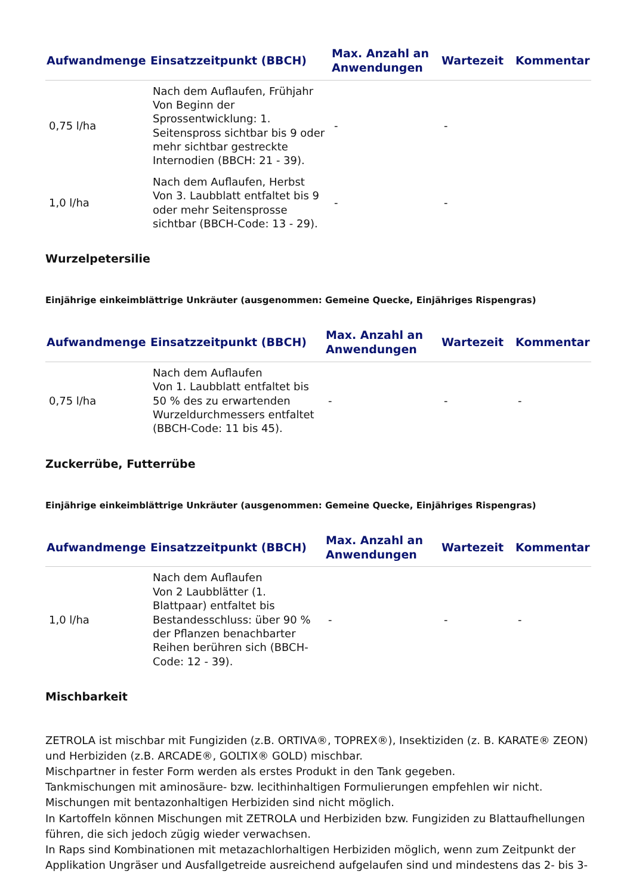| Aufwandmenge | Einsatzzeitpunkt (BBCH) | Max. Anzahl an Anwendungen | Wartezeit | Kommentar |
| --- | --- | --- | --- | --- |
| 0,75 l/ha | Nach dem Auflaufen, Frühjahr Von Beginn der Sprossentwicklung: 1. Seitenspross sichtbar bis 9 oder mehr sichtbar gestreckte Internodien (BBCH: 21 - 39). | - | - | |
| 1,0 l/ha | Nach dem Auflaufen, Herbst Von 3. Laubblatt entfaltet bis 9 oder mehr Seitensprosse sichtbar (BBCH-Code: 13 - 29). | - | - | |
Wurzelpetersilie
Einjährige einkeimblättrige Unkräuter (ausgenommen: Gemeine Quecke, Einjähriges Rispengras)
| Aufwandmenge | Einsatzzeitpunkt (BBCH) | Max. Anzahl an Anwendungen | Wartezeit | Kommentar |
| --- | --- | --- | --- | --- |
| 0,75 l/ha | Nach dem Auflaufen Von 1. Laubblatt entfaltet bis 50 % des zu erwartenden Wurzeldurchmessers entfaltet (BBCH-Code: 11 bis 45). | - | - | - |
Zuckerrübe, Futterrübe
Einjährige einkeimblättrige Unkräuter (ausgenommen: Gemeine Quecke, Einjähriges Rispengras)
| Aufwandmenge | Einsatzzeitpunkt (BBCH) | Max. Anzahl an Anwendungen | Wartezeit | Kommentar |
| --- | --- | --- | --- | --- |
| 1,0 l/ha | Nach dem Auflaufen Von 2 Laubblätter (1. Blattpaar) entfaltet bis Bestandesschluss: über 90 % der Pflanzen benachbarter Reihen berühren sich (BBCH-Code: 12 - 39). | - | - | - |
Mischbarkeit
ZETROLA ist mischbar mit Fungiziden (z.B. ORTIVA®, TOPREX®), Insektiziden (z. B. KARATE® ZEON) und Herbiziden (z.B. ARCADE®, GOLTIX® GOLD) mischbar.
Mischpartner in fester Form werden als erstes Produkt in den Tank gegeben.
Tankmischungen mit aminosäure- bzw. lecithinhaltigen Formulierungen empfehlen wir nicht.
Mischungen mit bentazonhaltigen Herbiziden sind nicht möglich.
In Kartoffeln können Mischungen mit ZETROLA und Herbiziden bzw. Fungiziden zu Blattaufhellungen führen, die sich jedoch zügig wieder verwachsen.
In Raps sind Kombinationen mit metazachlorhaltigen Herbiziden möglich, wenn zum Zeitpunkt der Applikation Ungräser und Ausfallgetreide ausreichend aufgelaufen sind und mindestens das 2- bis 3-